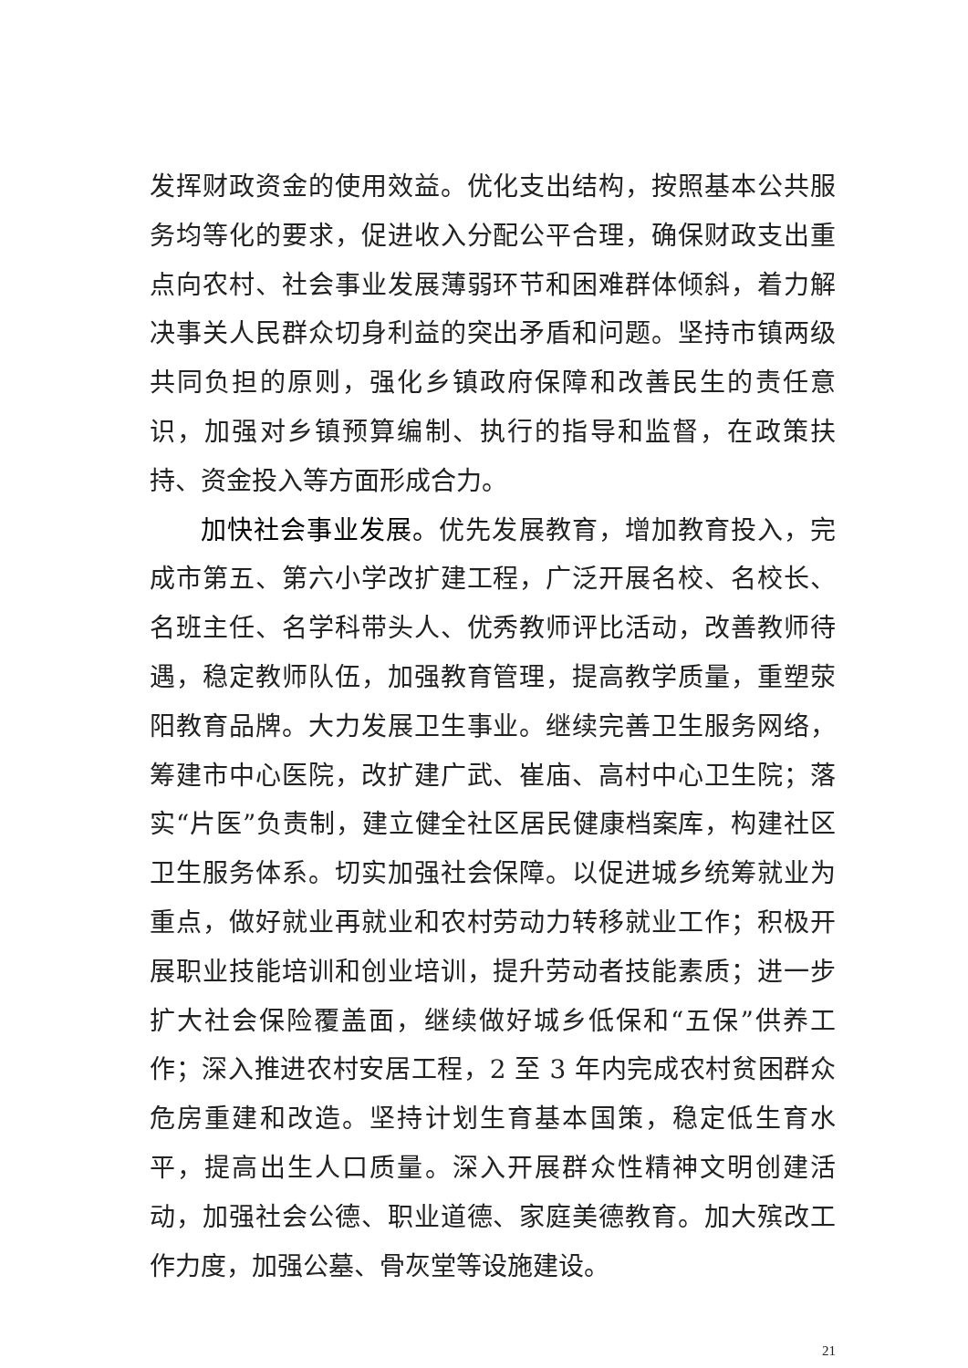发挥财政资金的使用效益。优化支出结构，按照基本公共服务均等化的要求，促进收入分配公平合理，确保财政支出重点向农村、社会事业发展薄弱环节和困难群体倾斜，着力解决事关人民群众切身利益的突出矛盾和问题。坚持市镇两级共同负担的原则，强化乡镇政府保障和改善民生的责任意识，加强对乡镇预算编制、执行的指导和监督，在政策扶持、资金投入等方面形成合力。
加快社会事业发展。优先发展教育，增加教育投入，完成市第五、第六小学改扩建工程，广泛开展名校、名校长、名班主任、名学科带头人、优秀教师评比活动，改善教师待遇，稳定教师队伍，加强教育管理，提高教学质量，重塑荥阳教育品牌。大力发展卫生事业。继续完善卫生服务网络，筹建市中心医院，改扩建广武、崔庙、高村中心卫生院；落实“片医”负责制，建立健全社区居民健康档案库，构建社区卫生服务体系。切实加强社会保障。以促进城乡统筹就业为重点，做好就业再就业和农村劳动力转移就业工作；积极开展职业技能培训和创业培训，提升劳动者技能素质；进一步扩大社会保险覆盖面，继续做好城乡低保和“五保”供养工作；深入推进农村安居工程，2 至 3 年内完成农村贫困群众危房重建和改造。坚持计划生育基本国策，稳定低生育水平，提高出生人口质量。深入开展群众性精神文明创建活动，加强社会公德、职业道德、家庭美德教育。加大殡改工作力度，加强公墓、骨灰堂等设施建设。
21